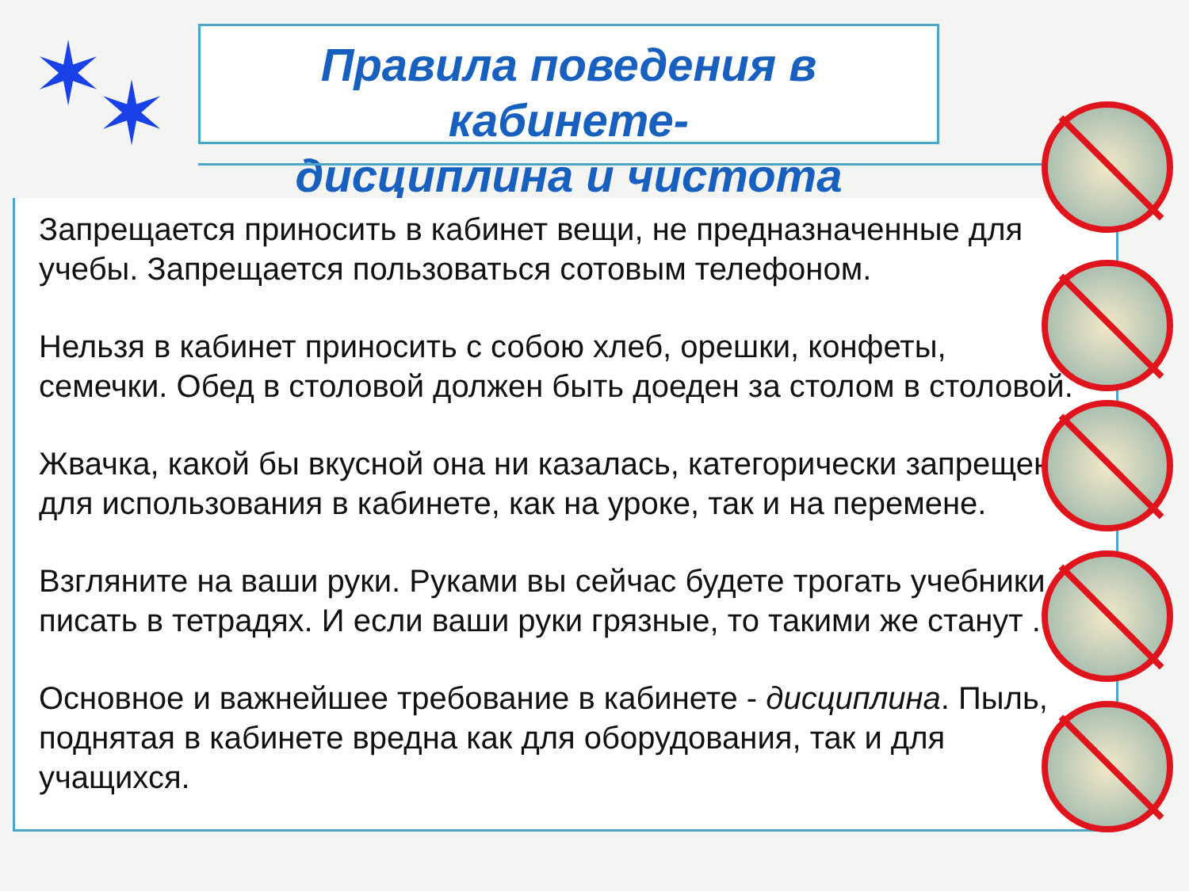✶ ✶
Правила поведения в кабинете-
дисциплина и чистота
Запрещается приносить в кабинет вещи, не предназначенные для учебы. Запрещается пользоваться сотовым телефоном.
Нельзя в кабинет приносить с собою хлеб, орешки, конфеты, семечки. Обед в столовой должен быть доеден за столом в столовой.
Жвачка, какой бы вкусной она ни казалась, категорически запрещена для использования в кабинете, как на уроке, так и на перемене.
Взгляните на ваши руки. Руками вы сейчас будете трогать учебники, писать в тетрадях. И если ваши руки грязные, то такими же станут .
Основное и важнейшее требование в кабинете - дисциплина. Пыль, поднятая в кабинете вредна как для оборудования, так и для учащихся.